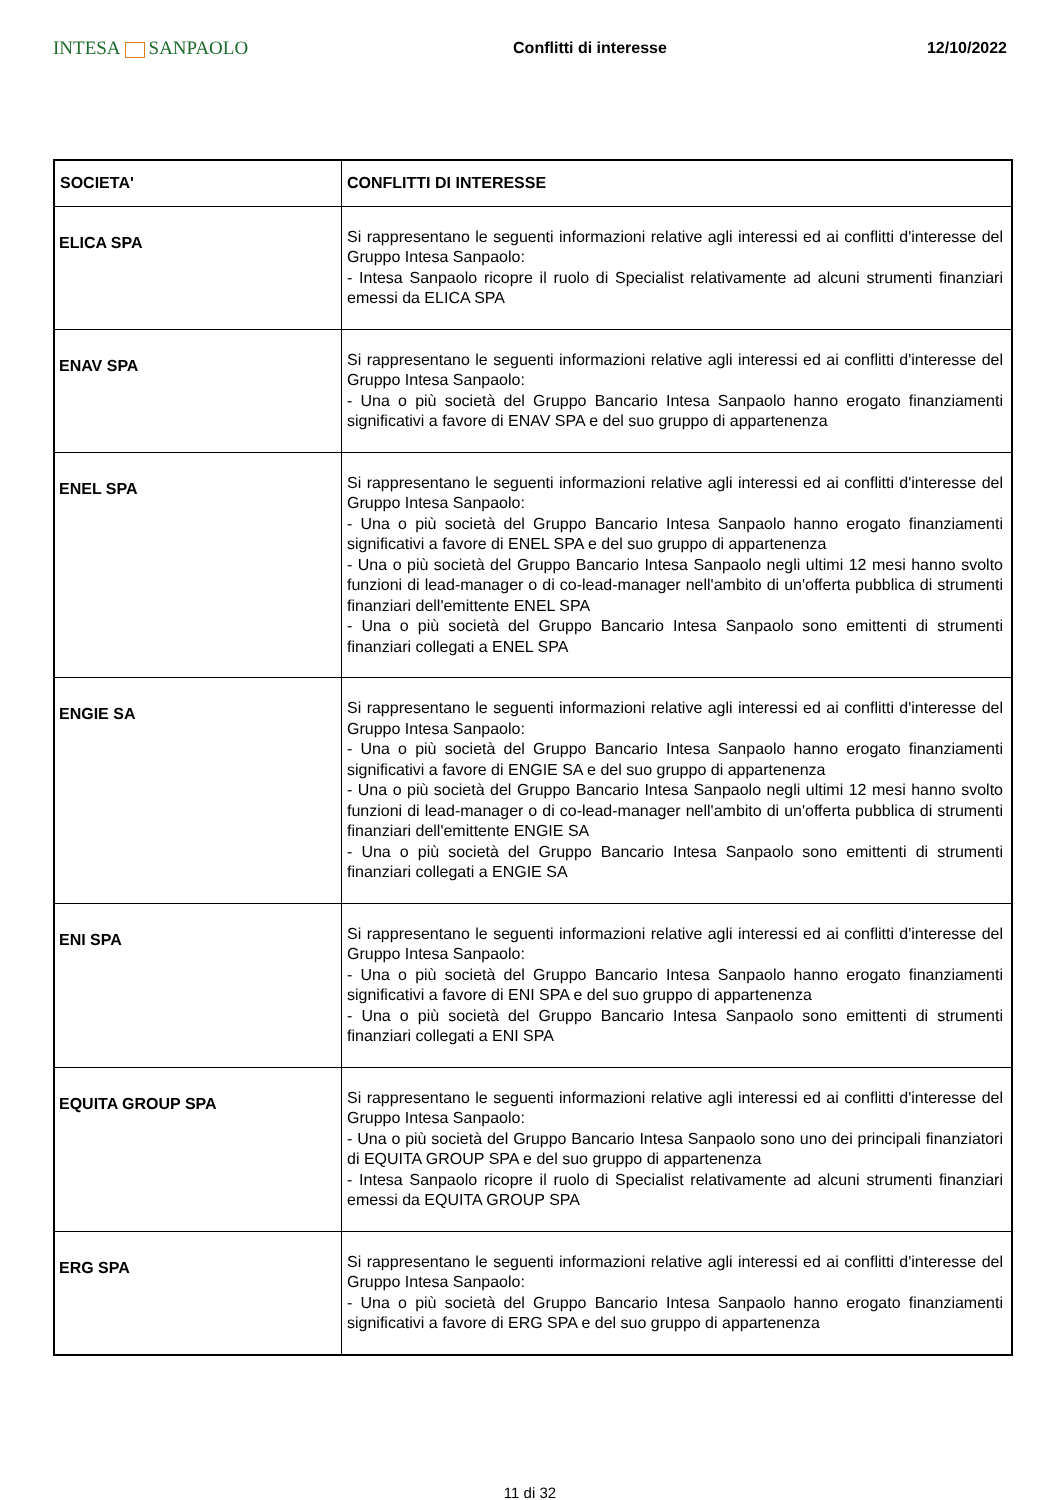INTESA SANPAOLO
Conflitti di interesse 12/10/2022
| SOCIETA' | CONFLITTI DI INTERESSE |
| --- | --- |
| ELICA SPA | Si rappresentano le seguenti informazioni relative agli interessi ed ai conflitti d'interesse del Gruppo Intesa Sanpaolo: - Intesa Sanpaolo ricopre il ruolo di Specialist relativamente ad alcuni strumenti finanziari emessi da ELICA SPA |
| ENAV SPA | Si rappresentano le seguenti informazioni relative agli interessi ed ai conflitti d'interesse del Gruppo Intesa Sanpaolo: - Una o più società del Gruppo Bancario Intesa Sanpaolo hanno erogato finanziamenti significativi a favore di ENAV SPA e del suo gruppo di appartenenza |
| ENEL SPA | Si rappresentano le seguenti informazioni relative agli interessi ed ai conflitti d'interesse del Gruppo Intesa Sanpaolo: - Una o più società del Gruppo Bancario Intesa Sanpaolo hanno erogato finanziamenti significativi a favore di ENEL SPA e del suo gruppo di appartenenza - Una o più società del Gruppo Bancario Intesa Sanpaolo negli ultimi 12 mesi hanno svolto funzioni di lead-manager o di co-lead-manager nell'ambito di un'offerta pubblica di strumenti finanziari dell'emittente ENEL SPA - Una o più società del Gruppo Bancario Intesa Sanpaolo sono emittenti di strumenti finanziari collegati a ENEL SPA |
| ENGIE SA | Si rappresentano le seguenti informazioni relative agli interessi ed ai conflitti d'interesse del Gruppo Intesa Sanpaolo: - Una o più società del Gruppo Bancario Intesa Sanpaolo hanno erogato finanziamenti significativi a favore di ENGIE SA e del suo gruppo di appartenenza - Una o più società del Gruppo Bancario Intesa Sanpaolo negli ultimi 12 mesi hanno svolto funzioni di lead-manager o di co-lead-manager nell'ambito di un'offerta pubblica di strumenti finanziari dell'emittente ENGIE SA - Una o più società del Gruppo Bancario Intesa Sanpaolo sono emittenti di strumenti finanziari collegati a ENGIE SA |
| ENI SPA | Si rappresentano le seguenti informazioni relative agli interessi ed ai conflitti d'interesse del Gruppo Intesa Sanpaolo: - Una o più società del Gruppo Bancario Intesa Sanpaolo hanno erogato finanziamenti significativi a favore di ENI SPA e del suo gruppo di appartenenza - Una o più società del Gruppo Bancario Intesa Sanpaolo sono emittenti di strumenti finanziari collegati a ENI SPA |
| EQUITA GROUP SPA | Si rappresentano le seguenti informazioni relative agli interessi ed ai conflitti d'interesse del Gruppo Intesa Sanpaolo: - Una o più società del Gruppo Bancario Intesa Sanpaolo sono uno dei principali finanziatori di EQUITA GROUP SPA e del suo gruppo di appartenenza - Intesa Sanpaolo ricopre il ruolo di Specialist relativamente ad alcuni strumenti finanziari emessi da EQUITA GROUP SPA |
| ERG SPA | Si rappresentano le seguenti informazioni relative agli interessi ed ai conflitti d'interesse del Gruppo Intesa Sanpaolo: - Una o più società del Gruppo Bancario Intesa Sanpaolo hanno erogato finanziamenti significativi a favore di ERG SPA e del suo gruppo di appartenenza |
11 di 32